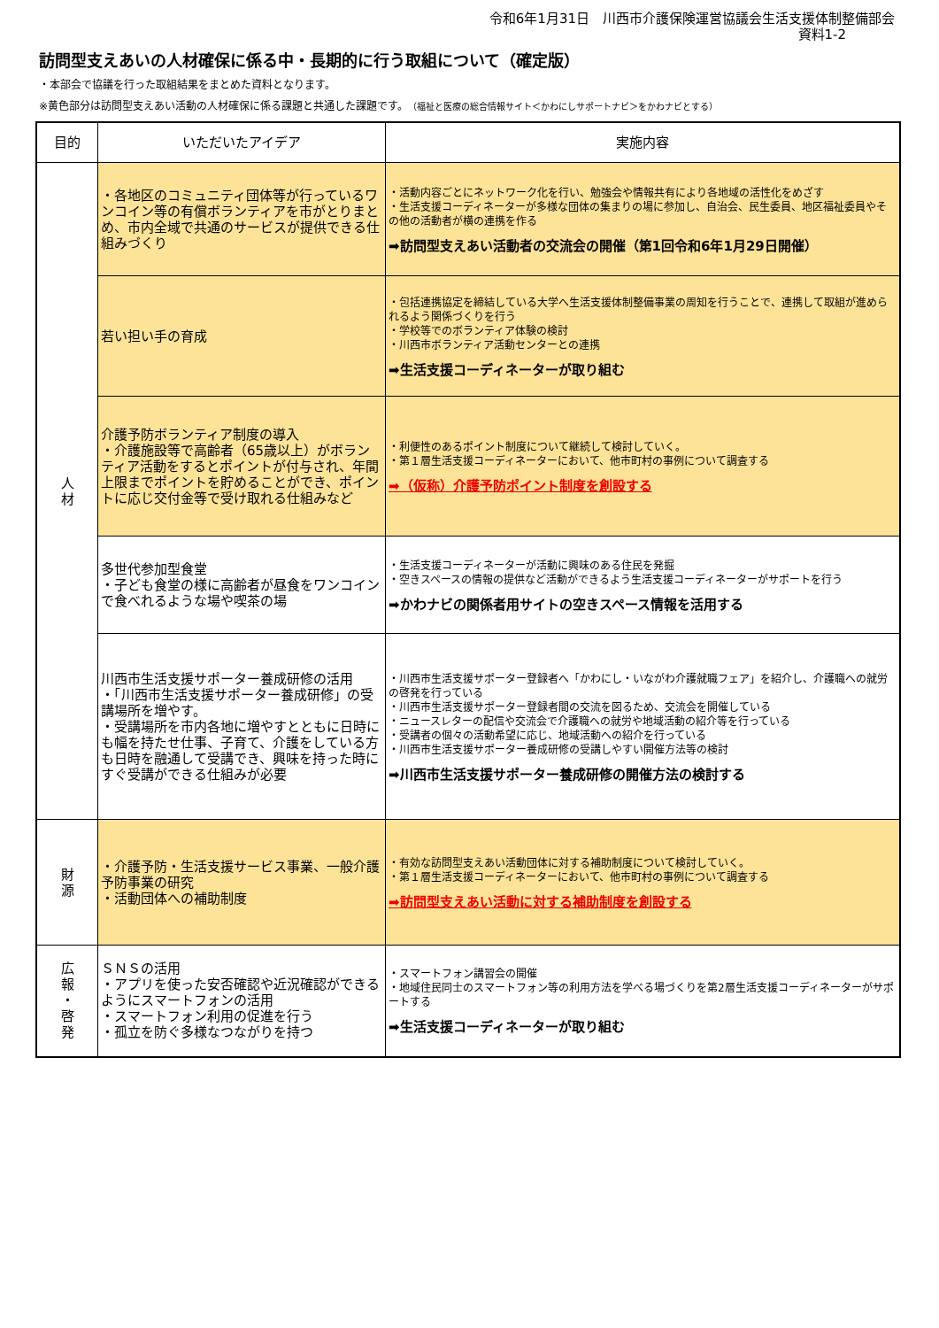令和6年1月31日　川西市介護保険運営協議会生活支援体制整備部会
資料1-2
訪問型支えあいの人材確保に係る中・長期的に行う取組について（確定版）
・本部会で協議を行った取組結果をまとめた資料となります。
※黄色部分は訪問型支えあい活動の人材確保に係る課題と共通した課題です。（福祉と医療の総合情報サイト＜かわにしサポートナビ＞をかわナビとする）
| 目的 | いただいたアイデア | 実施内容 |
| --- | --- | --- |
| 人 材 | ・各地区のコミュニティ団体等が行っているワンコイン等の有償ボランティアを市がとりまとめ、市内全域で共通のサービスが提供できる仕組みづくり | ・活動内容ごとにネットワーク化を行い、勉強会や情報共有により各地域の活性化をめざす ・生活支援コーディネーターが多様な団体の集まりの場に参加し、自治会、民生委員、地区福祉委員やその他の活動者が横の連携を作る ➡訪問型支えあい活動者の交流会の開催（第1回令和6年1月29日開催） |
| | 若い担い手の育成 | ・包括連携協定を締結している大学へ生活支援体制整備事業の周知を行うことで、連携して取組が進められるよう関係づくりを行う ・学校等でのボランティア体験の検討 ・川西市ボランティア活動センターとの連携 ➡生活支援コーディネーターが取り組む |
| | 介護予防ボランティア制度の導入 ・介護施設等で高齢者（65歳以上）がボランティア活動をするとポイントが付与され、年間上限までポイントを貯めることができ、ポイントに応じ交付金等で受け取れる仕組みなど | ・利便性のあるポイント制度について継続して検討していく。 ・第１層生活支援コーディネーターにおいて、他市町村の事例について調査する ➡（仮称）介護予防ポイント制度を創設する |
| | 多世代参加型食堂 ・子ども食堂の様に高齢者が昼食をワンコインで食べれるような場や喫茶の場 | ・生活支援コーディネーターが活動に興味のある住民を発掘 ・空きスペースの情報の提供など活動ができるよう生活支援コーディネーターがサポートを行う ➡かわナビの関係者用サイトの空きスペース情報を活用する |
| | 川西市生活支援サポーター養成研修の活用 ・「川西市生活支援サポーター養成研修」の受講場所を増やす。 ・受講場所を市内各地に増やすとともに日時にも幅を持たせ仕事、子育て、介護をしている方も日時を融通して受講でき、興味を持った時にすぐ受講ができる仕組みが必要 | ・川西市生活支援サポーター登録者へ「かわにし・いながわ介護就職フェア」を紹介し、介護職への就労の啓発を行っている ・川西市生活支援サポーター登録者間の交流を図るため、交流会を開催している ・ニュースレターの配信や交流会で介護職への就労や地域活動の紹介等を行っている ・受講者の個々の活動希望に応じ、地域活動への紹介を行っている ・川西市生活支援サポーター養成研修の受講しやすい開催方法等の検討 ➡川西市生活支援サポーター養成研修の開催方法の検討する |
| 財 源 | ・介護予防・生活支援サービス事業、一般介護予防事業の研究 ・活動団体への補助制度 | ・有効な訪問型支えあい活動団体に対する補助制度について検討していく。 ・第１層生活支援コーディネーターにおいて、他市町村の事例について調査する ➡訪問型支えあい活動に対する補助制度を創設する |
| 広 報 ・ 啓 発 | ＳＮＳの活用 ・アプリを使った安否確認や近況確認ができるようにスマートフォンの活用 ・スマートフォン利用の促進を行う ・孤立を防ぐ多様なつながりを持つ | ・スマートフォン講習会の開催 ・地域住民同士のスマートフォン等の利用方法を学べる場づくりを第2層生活支援コーディネーターがサポートする ➡生活支援コーディネーターが取り組む |